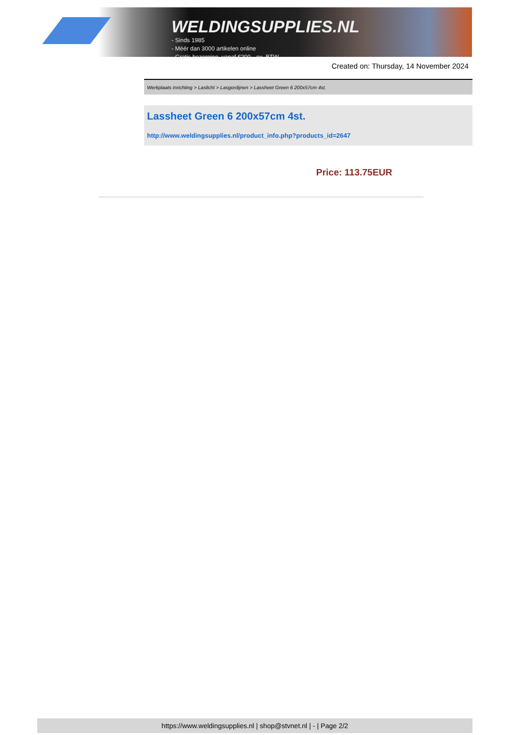WELDINGSUPPLIES.NL
- Sinds 1985
- Méér dan 3000 artikelen online
- Gratis bezorging, vanaf €200,--ex. BTW
Created on: Thursday, 14 November 2024
Werkplaats inrichting > Laslicht > Lasgordijnen > Lassheet Green 6 200x57cm 4st.
Lassheet Green 6 200x57cm 4st.
http://www.weldingsupplies.nl/product_info.php?products_id=2647
Price: 113.75EUR
https://www.weldingsupplies.nl | shop@stvnet.nl | - | Page 2/2